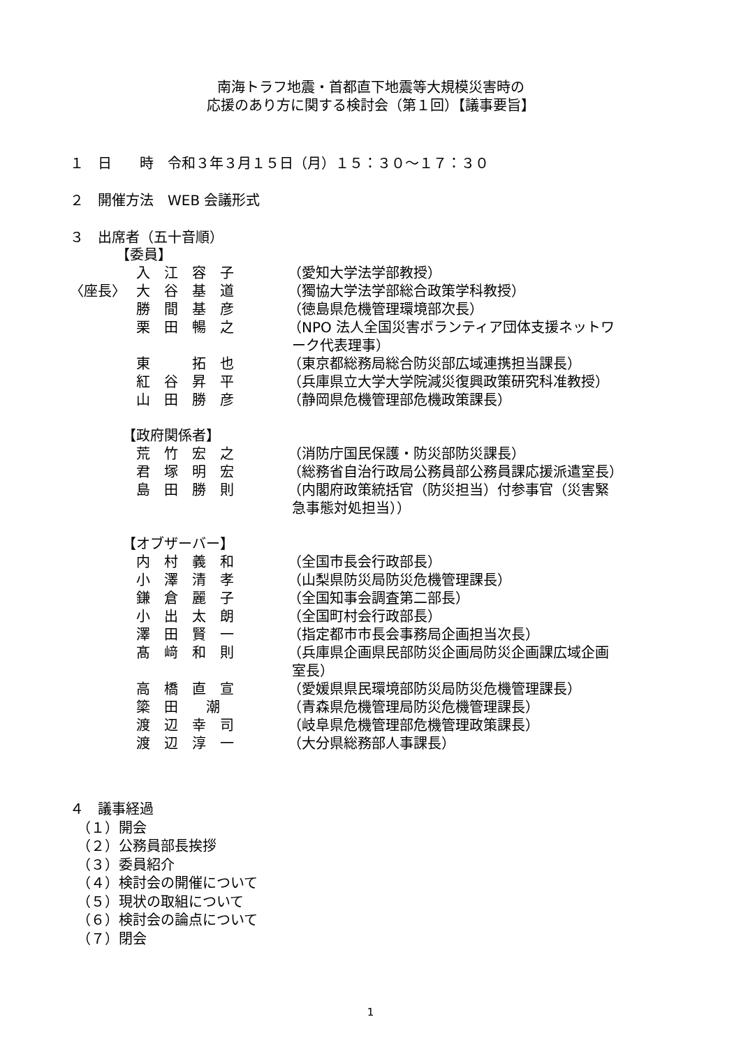南海トラフ地震・首都直下地震等大規模災害時の
応援のあり方に関する検討会（第１回）【議事要旨】
１　日　　時　令和３年３月１５日（月）１５：３０～１７：３０
２　開催方法　WEB 会議形式
３　出席者（五十音順）
【委員】
| | 入 江 容 子 | （愛知大学法学部教授） |
| 〈座長〉 | 大 谷 基 道 | （獨協大学法学部総合政策学科教授） |
| | 勝 間 基 彦 | （徳島県危機管理環境部次長） |
| | 栗 田 暢 之 | （NPO 法人全国災害ボランティア団体支援ネットワ ーク代表理事） |
| | 東 拓 也 | （東京都総務局総合防災部広域連携担当課長） |
| | 紅 谷 昇 平 | （兵庫県立大学大学院減災復興政策研究科准教授） |
| | 山 田 勝 彦 | （静岡県危機管理部危機政策課長） |
【政府関係者】
| | 荒 竹 宏 之 | （消防庁国民保護・防災部防災課長） |
| | 君 塚 明 宏 | （総務省自治行政局公務員部公務員課応援派遣室長） |
| | 島 田 勝 則 | （内閣府政策統括官（防災担当）付参事官（災害緊 急事態対処担当）） |
【オブザーバー】
| | 内 村 義 和 | （全国市長会行政部長） |
| | 小 澤 清 孝 | （山梨県防災局防災危機管理課長） |
| | 鎌 倉 麗 子 | （全国知事会調査第二部長） |
| | 小 出 太 朗 | （全国町村会行政部長） |
| | 澤 田 賢 一 | （指定都市市長会事務局企画担当次長） |
| | 髙 﨑 和 則 | （兵庫県企画県民部防災企画局防災企画課広域企画 室長） |
| | 高 橋 直 宣 | （愛媛県県民環境部防災局防災危機管理課長） |
| | 簗 田 潮 | （青森県危機管理局防災危機管理課長） |
| | 渡 辺 幸 司 | （岐阜県危機管理部危機管理政策課長） |
| | 渡 辺 淳 一 | （大分県総務部人事課長） |
４　議事経過
　（１）開会
　（２）公務員部長挨拶
　（３）委員紹介
　（４）検討会の開催について
　（５）現状の取組について
　（６）検討会の論点について
　（７）閉会
1